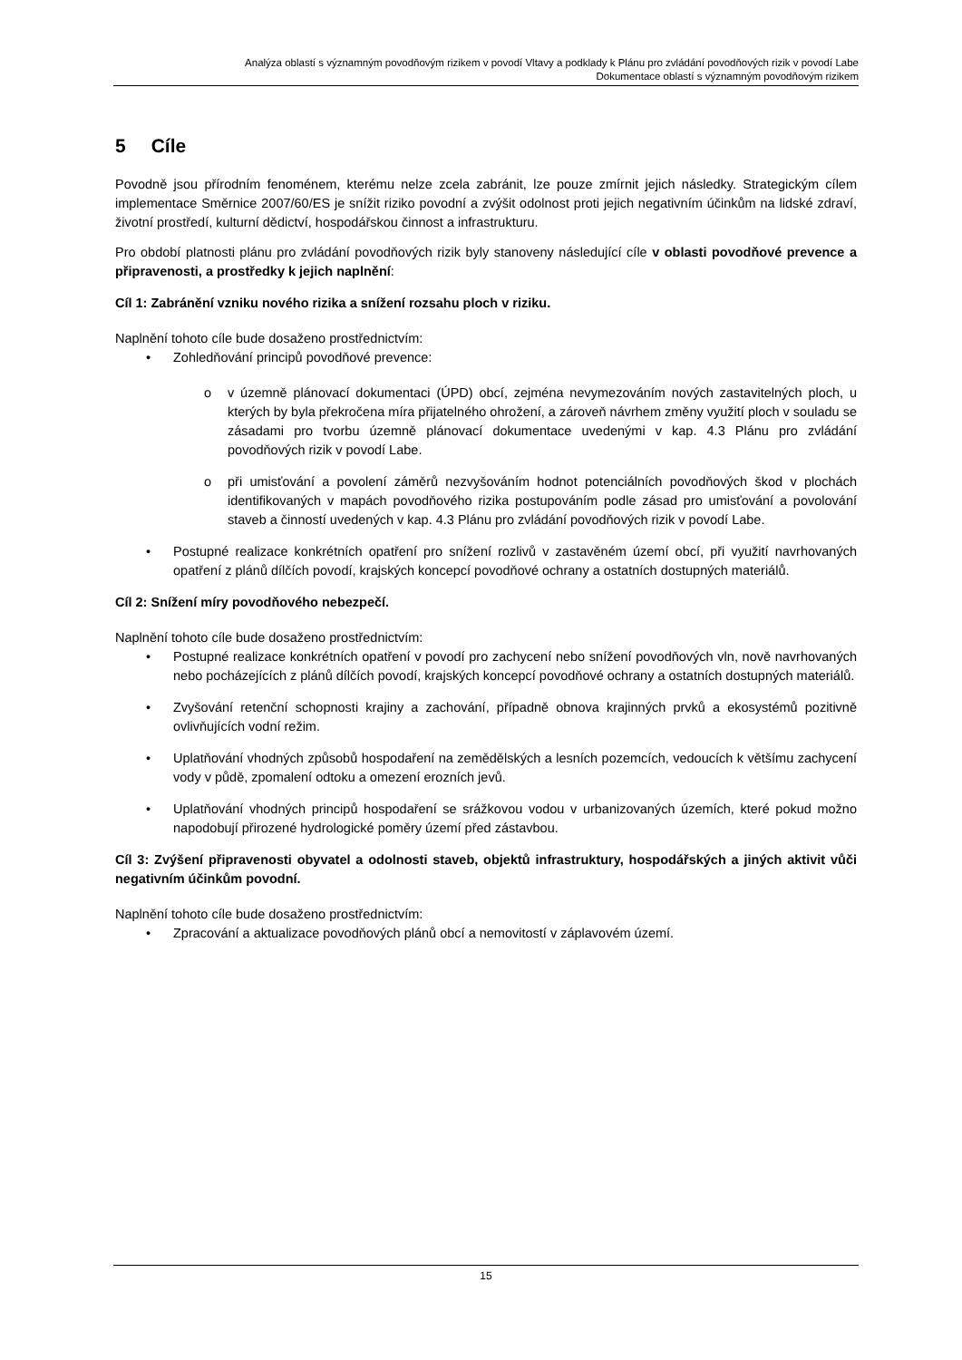Analýza oblastí s významným povodňovým rizikem v povodí Vltavy a podklady k Plánu pro zvládání povodňových rizik v povodí Labe
Dokumentace oblastí s významným povodňovým rizikem
5 Cíle
Povodně jsou přírodním fenoménem, kterému nelze zcela zabránit, lze pouze zmírnit jejich následky. Strategickým cílem implementace Směrnice 2007/60/ES je snížit riziko povodní a zvýšit odolnost proti jejich negativním účinkům na lidské zdraví, životní prostředí, kulturní dědictví, hospodářskou činnost a infrastrukturu.
Pro období platnosti plánu pro zvládání povodňových rizik byly stanoveny následující cíle v oblasti povodňové prevence a připravenosti, a prostředky k jejich naplnění:
Cíl 1: Zabránění vzniku nového rizika a snížení rozsahu ploch v riziku.
Naplnění tohoto cíle bude dosaženo prostřednictvím:
• Zohledňování principů povodňové prevence:
o v územně plánovací dokumentaci (ÚPD) obcí, zejména nevymezováním nových zastavitelných ploch, u kterých by byla překročena míra přijatelného ohrožení, a zároveň návrhem změny využití ploch v souladu se zásadami pro tvorbu územně plánovací dokumentace uvedenými v kap. 4.3 Plánu pro zvládání povodňových rizik v povodí Labe.
o při umisťování a povolení záměrů nezvyšováním hodnot potenciálních povodňových škod v plochách identifikovaných v mapách povodňového rizika postupováním podle zásad pro umisťování a povolování staveb a činností uvedených v kap. 4.3 Plánu pro zvládání povodňových rizik v povodí Labe.
• Postupné realizace konkrétních opatření pro snížení rozlivů v zastavěném území obcí, při využití navrhovaných opatření z plánů dílčích povodí, krajských koncepcí povodňové ochrany a ostatních dostupných materiálů.
Cíl 2: Snížení míry povodňového nebezpečí.
Naplnění tohoto cíle bude dosaženo prostřednictvím:
• Postupné realizace konkrétních opatření v povodí pro zachycení nebo snížení povodňových vln, nově navrhovaných nebo pocházejících z plánů dílčích povodí, krajských koncepcí povodňové ochrany a ostatních dostupných materiálů.
• Zvyšování retenční schopnosti krajiny a zachování, případně obnova krajinných prvků a ekosystémů pozitivně ovlivňujících vodní režim.
• Uplatňování vhodných způsobů hospodaření na zemědělských a lesních pozemcích, vedoucích k většímu zachycení vody v půdě, zpomalení odtoku a omezení erozních jevů.
• Uplatňování vhodných principů hospodaření se srážkovou vodou v urbanizovaných územích, které pokud možno napodobují přirozené hydrologické poměry území před zástavbou.
Cíl 3: Zvýšení připravenosti obyvatel a odolnosti staveb, objektů infrastruktury, hospodářských a jiných aktivit vůči negativním účinkům povodní.
Naplnění tohoto cíle bude dosaženo prostřednictvím:
• Zpracování a aktualizace povodňových plánů obcí a nemovitostí v záplavovém území.
15